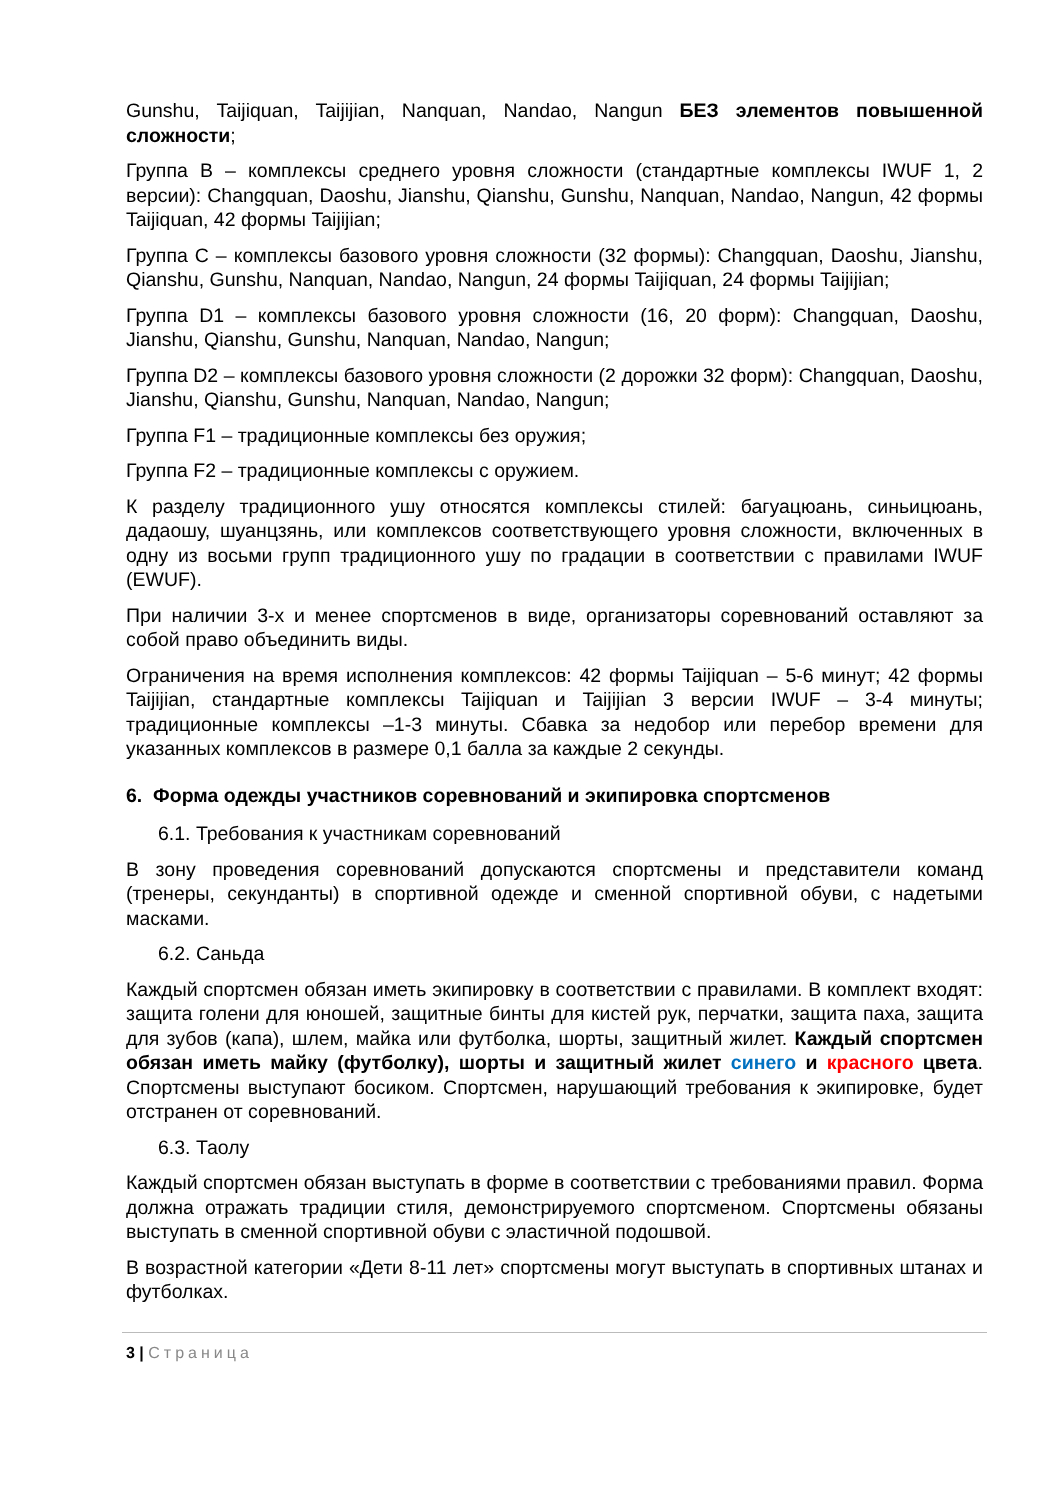Gunshu, Taijiquan, Taijijian, Nanquan, Nandao, Nangun БЕЗ элементов повышенной сложности;
Группа B – комплексы среднего уровня сложности (стандартные комплексы IWUF 1, 2 версии): Changquan, Daoshu, Jianshu, Qianshu, Gunshu, Nanquan, Nandao, Nangun, 42 формы Taijiquan, 42 формы Taijijian;
Группа C – комплексы базового уровня сложности (32 формы): Changquan, Daoshu, Jianshu, Qianshu, Gunshu, Nanquan, Nandao, Nangun, 24 формы Taijiquan, 24 формы Taijijian;
Группа D1 – комплексы базового уровня сложности (16, 20 форм): Changquan, Daoshu, Jianshu, Qianshu, Gunshu, Nanquan, Nandao, Nangun;
Группа D2 – комплексы базового уровня сложности (2 дорожки 32 форм): Changquan, Daoshu, Jianshu, Qianshu, Gunshu, Nanquan, Nandao, Nangun;
Группа F1 – традиционные комплексы без оружия;
Группа F2 – традиционные комплексы с оружием.
К разделу традиционного ушу относятся комплексы стилей: багуацюань, синьицюань, дадаошу, шуанцзянь, или комплексов соответствующего уровня сложности, включенных в одну из восьми групп традиционного ушу по градации в соответствии с правилами IWUF (EWUF).
При наличии 3-х и менее спортсменов в виде, организаторы соревнований оставляют за собой право объединить виды.
Ограничения на время исполнения комплексов: 42 формы Taijiquan – 5-6 минут; 42 формы Taijijian, стандартные комплексы Taijiquan и Taijijian 3 версии IWUF – 3-4 минуты; традиционные комплексы –1-3 минуты. Сбавка за недобор или перебор времени для указанных комплексов в размере 0,1 балла за каждые 2 секунды.
6. Форма одежды участников соревнований и экипировка спортсменов
6.1. Требования к участникам соревнований
В зону проведения соревнований допускаются спортсмены и представители команд (тренеры, секунданты) в спортивной одежде и сменной спортивной обуви, с надетыми масками.
6.2. Саньда
Каждый спортсмен обязан иметь экипировку в соответствии с правилами. В комплект входят: защита голени для юношей, защитные бинты для кистей рук, перчатки, защита паха, защита для зубов (капа), шлем, майка или футболка, шорты, защитный жилет. Каждый спортсмен обязан иметь майку (футболку), шорты и защитный жилет синего и красного цвета. Спортсмены выступают босиком. Спортсмен, нарушающий требования к экипировке, будет отстранен от соревнований.
6.3. Таолу
Каждый спортсмен обязан выступать в форме в соответствии с требованиями правил. Форма должна отражать традиции стиля, демонстрируемого спортсменом. Спортсмены обязаны выступать в сменной спортивной обуви с эластичной подошвой.
В возрастной категории «Дети 8-11 лет» спортсмены могут выступать в спортивных штанах и футболках.
3 | Страница